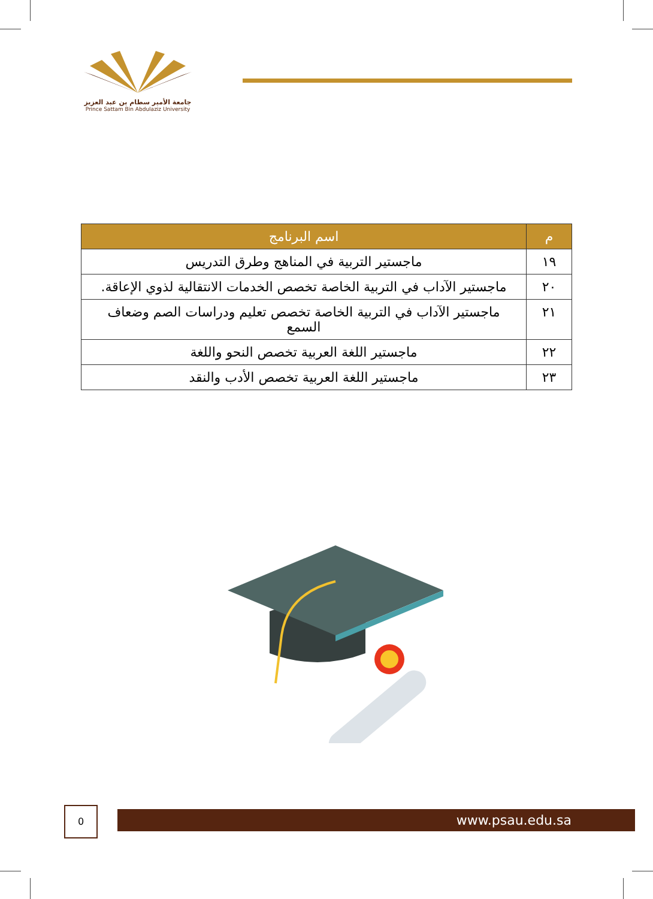جامعة الأمير سطام بن عبد العزيز
Prince Sattam Bin Abdulaziz University
| م | اسم البرنامج |
| --- | --- |
| ١٩ | ماجستير التربية في المناهج وطرق التدريس |
| ٢٠ | ماجستير الآداب في التربية الخاصة تخصص الخدمات الانتقالية لذوي الإعاقة. |
| ٢١ | ماجستير الآداب في التربية الخاصة تخصص تعليم ودراسات الصم وضعاف السمع |
| ٢٢ | ماجستير اللغة العربية تخصص النحو واللغة |
| ٢٣ | ماجستير اللغة العربية تخصص الأدب والنقد |
0 www.psau.edu.sa